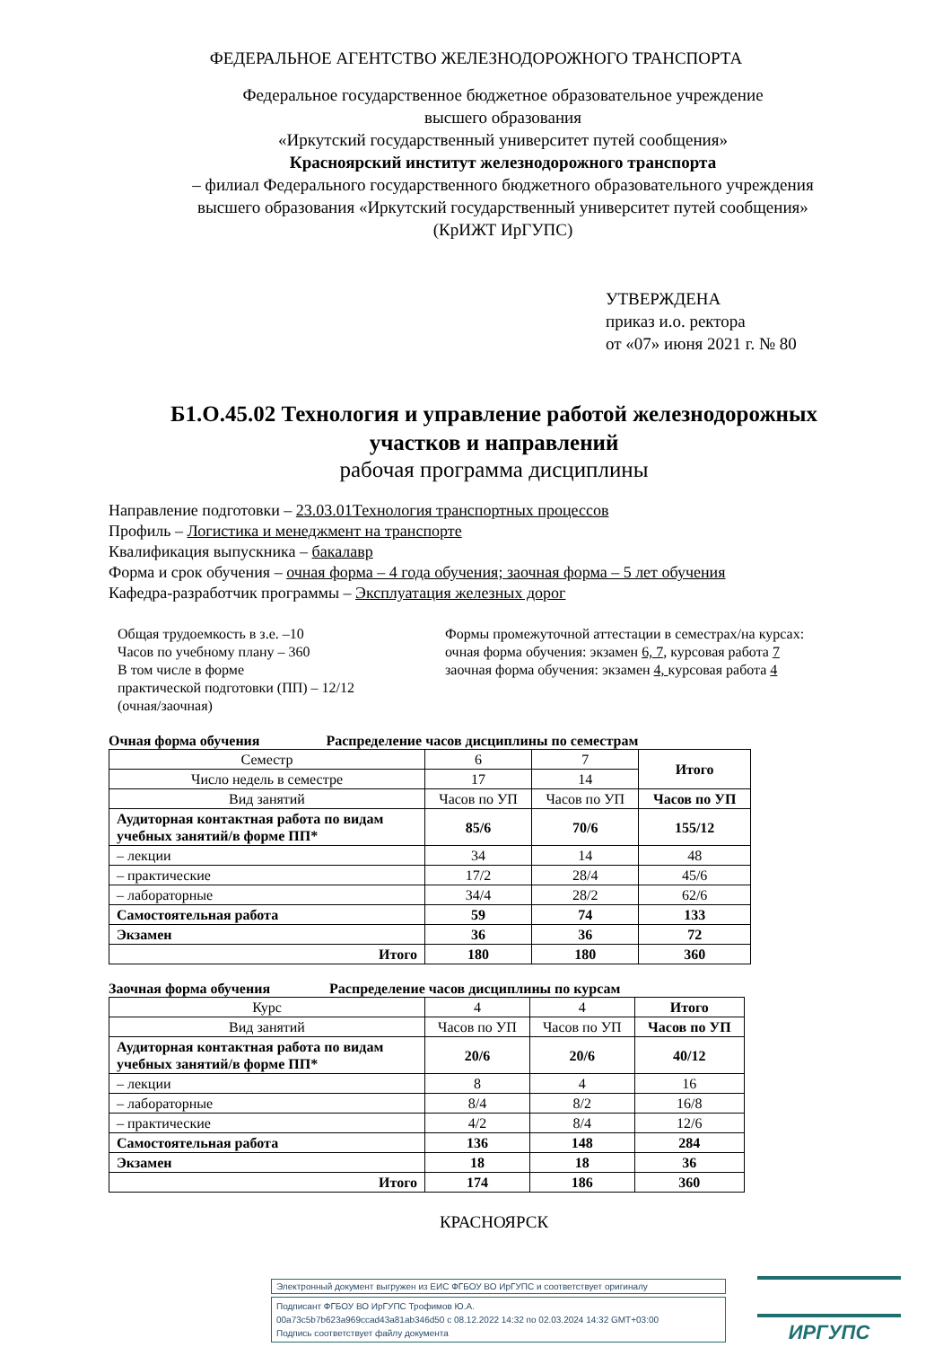ФЕДЕРАЛЬНОЕ АГЕНТСТВО ЖЕЛЕЗНОДОРОЖНОГО ТРАНСПОРТА
Федеральное государственное бюджетное образовательное учреждение
высшего образования
«Иркутский государственный университет путей сообщения»
Красноярский институт железнодорожного транспорта
– филиал Федерального государственного бюджетного образовательного учреждения
высшего образования «Иркутский государственный университет путей сообщения»
(КрИЖТ ИрГУПС)
УТВЕРЖДЕНА
приказ и.о. ректора
от «07» июня 2021 г. № 80
Б1.О.45.02 Технология и управление работой железнодорожных
участков и направлений
рабочая программа дисциплины
Направление подготовки – 23.03.01Технология транспортных процессов
Профиль – Логистика и менеджмент на транспорте
Квалификация выпускника – бакалавр
Форма и срок обучения – очная форма – 4 года обучения; заочная форма – 5 лет обучения
Кафедра-разработчик программы – Эксплуатация железных дорог
Общая трудоемкость в з.е. –10
Часов по учебному плану – 360
В том числе в форме
практической подготовки (ПП) – 12/12
(очная/заочная)
Формы промежуточной аттестации в семестрах/на курсах:
очная форма обучения: экзамен 6, 7, курсовая работа 7
заочная форма обучения: экзамен 4, курсовая работа 4
Очная форма обучения Распределение часов дисциплины по семестрам
| Семестр | 6 | 7 | Итого |
| Число недель в семестре | 17 | 14 | |
| Вид занятий | Часов по УП | Часов по УП | Часов по УП |
| Аудиторная контактная работа по видам учебных занятий/в форме ПП* | 85/6 | 70/6 | 155/12 |
| – лекции | 34 | 14 | 48 |
| – практические | 17/2 | 28/4 | 45/6 |
| – лабораторные | 34/4 | 28/2 | 62/6 |
| Самостоятельная работа | 59 | 74 | 133 |
| Экзамен | 36 | 36 | 72 |
| Итого | 180 | 180 | 360 |
Заочная форма обучения Распределение часов дисциплины по курсам
| Курс | 4 | 4 | Итого |
| Вид занятий | Часов по УП | Часов по УП | Часов по УП |
| Аудиторная контактная работа по видам учебных занятий/в форме ПП* | 20/6 | 20/6 | 40/12 |
| – лекции | 8 | 4 | 16 |
| – лабораторные | 8/4 | 8/2 | 16/8 |
| – практические | 4/2 | 8/4 | 12/6 |
| Самостоятельная работа | 136 | 148 | 284 |
| Экзамен | 18 | 18 | 36 |
| Итого | 174 | 186 | 360 |
КРАСНОЯРСК
Электронный документ выгружен из ЕИС ФГБОУ ВО ИрГУПС и соответствует оригиналу
Подписант ФГБОУ ВО ИрГУПС Трофимов Ю.А.
00a73c5b7b623a969ccad43a81ab346d50 с 08.12.2022 14:32 по 02.03.2024 14:32 GMT+03:00
Подпись соответствует файлу документа
ИРГУПС